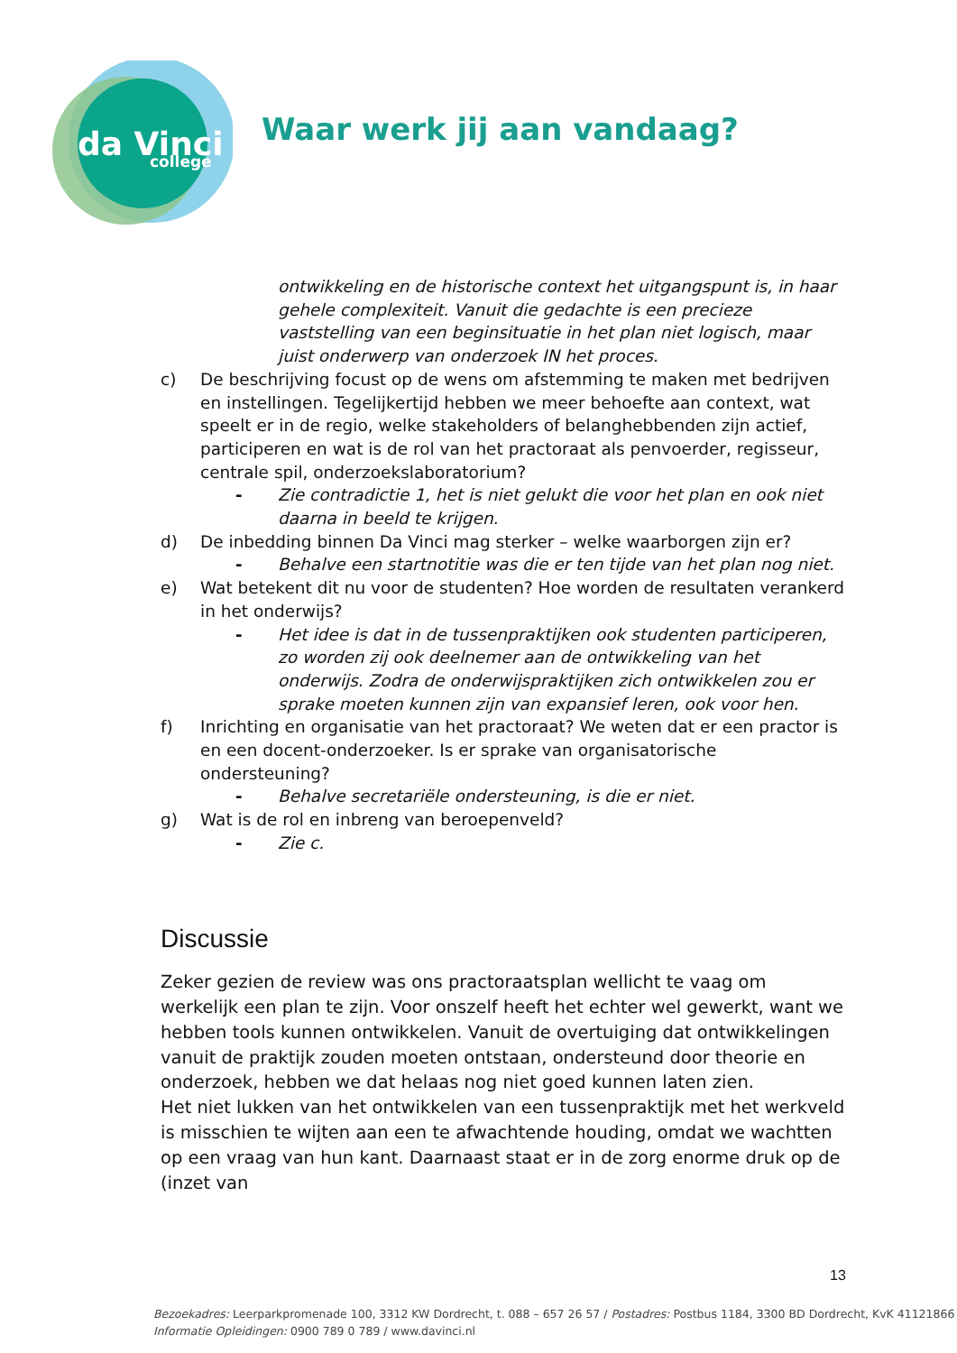da Vinci
college
Waar werk jij aan vandaag?
ontwikkeling en de historische context het uitgangspunt is, in haar gehele complexiteit. Vanuit die gedachte is een precieze vaststelling van een beginsituatie in het plan niet logisch, maar juist onderwerp van onderzoek IN het proces.
c) De beschrijving focust op de wens om afstemming te maken met bedrijven en instellingen. Tegelijkertijd hebben we meer behoefte aan context, wat speelt er in de regio, welke stakeholders of belanghebbenden zijn actief, participeren en wat is de rol van het practoraat als penvoerder, regisseur, centrale spil, onderzoekslaboratorium?
- Zie contradictie 1, het is niet gelukt die voor het plan en ook niet daarna in beeld te krijgen.
d) De inbedding binnen Da Vinci mag sterker – welke waarborgen zijn er?
- Behalve een startnotitie was die er ten tijde van het plan nog niet.
e) Wat betekent dit nu voor de studenten? Hoe worden de resultaten verankerd in het onderwijs?
- Het idee is dat in de tussenpraktijken ook studenten participeren, zo worden zij ook deelnemer aan de ontwikkeling van het onderwijs. Zodra de onderwijspraktijken zich ontwikkelen zou er sprake moeten kunnen zijn van expansief leren, ook voor hen.
f) Inrichting en organisatie van het practoraat? We weten dat er een practor is en een docent-onderzoeker. Is er sprake van organisatorische ondersteuning?
- Behalve secretariële ondersteuning, is die er niet.
g) Wat is de rol en inbreng van beroepenveld?
- Zie c.
Discussie
Zeker gezien de review was ons practoraatsplan wellicht te vaag om werkelijk een plan te zijn. Voor onszelf heeft het echter wel gewerkt, want we hebben tools kunnen ontwikkelen. Vanuit de overtuiging dat ontwikkelingen vanuit de praktijk zouden moeten ontstaan, ondersteund door theorie en onderzoek, hebben we dat helaas nog niet goed kunnen laten zien.
Het niet lukken van het ontwikkelen van een tussenpraktijk met het werkveld is misschien te wijten aan een te afwachtende houding, omdat we wachtten op een vraag van hun kant. Daarnaast staat er in de zorg enorme druk op de (inzet van
13
Bezoekadres: Leerparkpromenade 100, 3312 KW Dordrecht, t. 088 – 657 26 57 / Postadres: Postbus 1184, 3300 BD Dordrecht, KvK 41121866
Informatie Opleidingen: 0900 789 0 789 / www.davinci.nl